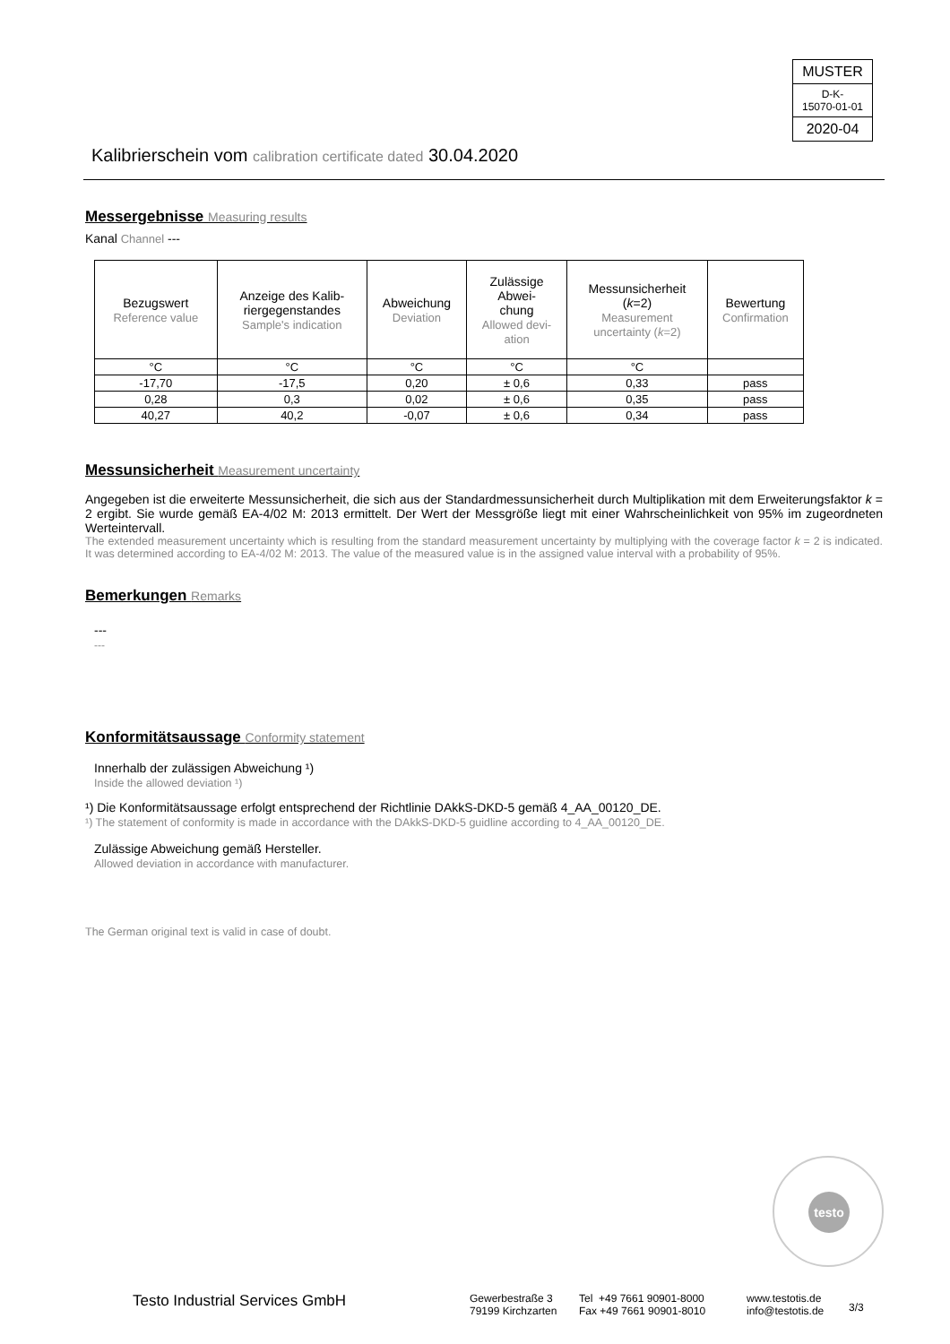MUSTER
D-K-
15070-01-01
2020-04
Kalibrierschein vom calibration certificate dated 30.04.2020
Messergebnisse Measuring results
Kanal Channel ---
| Bezugswert Reference value | Anzeige des Kalib- riergegenstandes Sample's indication | Abweichung Deviation | Zulässige Abwei- chung Allowed devi- ation | Messunsicherheit ( k =2) Measurement uncertainty ( k =2) | Bewertung Confirmation |
| --- | --- | --- | --- | --- | --- |
| °C | °C | °C | °C | °C | |
| -17,70 | -17,5 | 0,20 | ± 0,6 | 0,33 | pass |
| 0,28 | 0,3 | 0,02 | ± 0,6 | 0,35 | pass |
| 40,27 | 40,2 | -0,07 | ± 0,6 | 0,34 | pass |
Messunsicherheit Measurement uncertainty
Angegeben ist die erweiterte Messunsicherheit, die sich aus der Standardmessunsicherheit durch Multiplikation mit dem Erweiterungsfaktor k = 2 ergibt. Sie wurde gemäß EA-4/02 M: 2013 ermittelt. Der Wert der Messgröße liegt mit einer Wahrscheinlichkeit von 95% im zugeordneten Werteintervall.
The extended measurement uncertainty which is resulting from the standard measurement uncertainty by multiplying with the coverage factor k = 2 is indicated. It was determined according to EA-4/02 M: 2013. The value of the measured value is in the assigned value interval with a probability of 95%.
Bemerkungen Remarks
---
---
Konformitätsaussage Conformity statement
Innerhalb der zulässigen Abweichung ¹)
Inside the allowed deviation ¹)
¹) Die Konformitätsaussage erfolgt entsprechend der Richtlinie DAkkS-DKD-5 gemäß 4_AA_00120_DE.
¹) The statement of conformity is made in accordance with the DAkkS-DKD-5 guidline according to 4_AA_00120_DE.
Zulässige Abweichung gemäß Hersteller.
Allowed deviation in accordance with manufacturer.
The German original text is valid in case of doubt.
testo
Testo Industrial Services GmbH
Gewerbestraße 3
79199 Kirchzarten
Tel +49 7661 90901-8000
Fax +49 7661 90901-8010
www.testotis.de
info@testotis.de
3/3